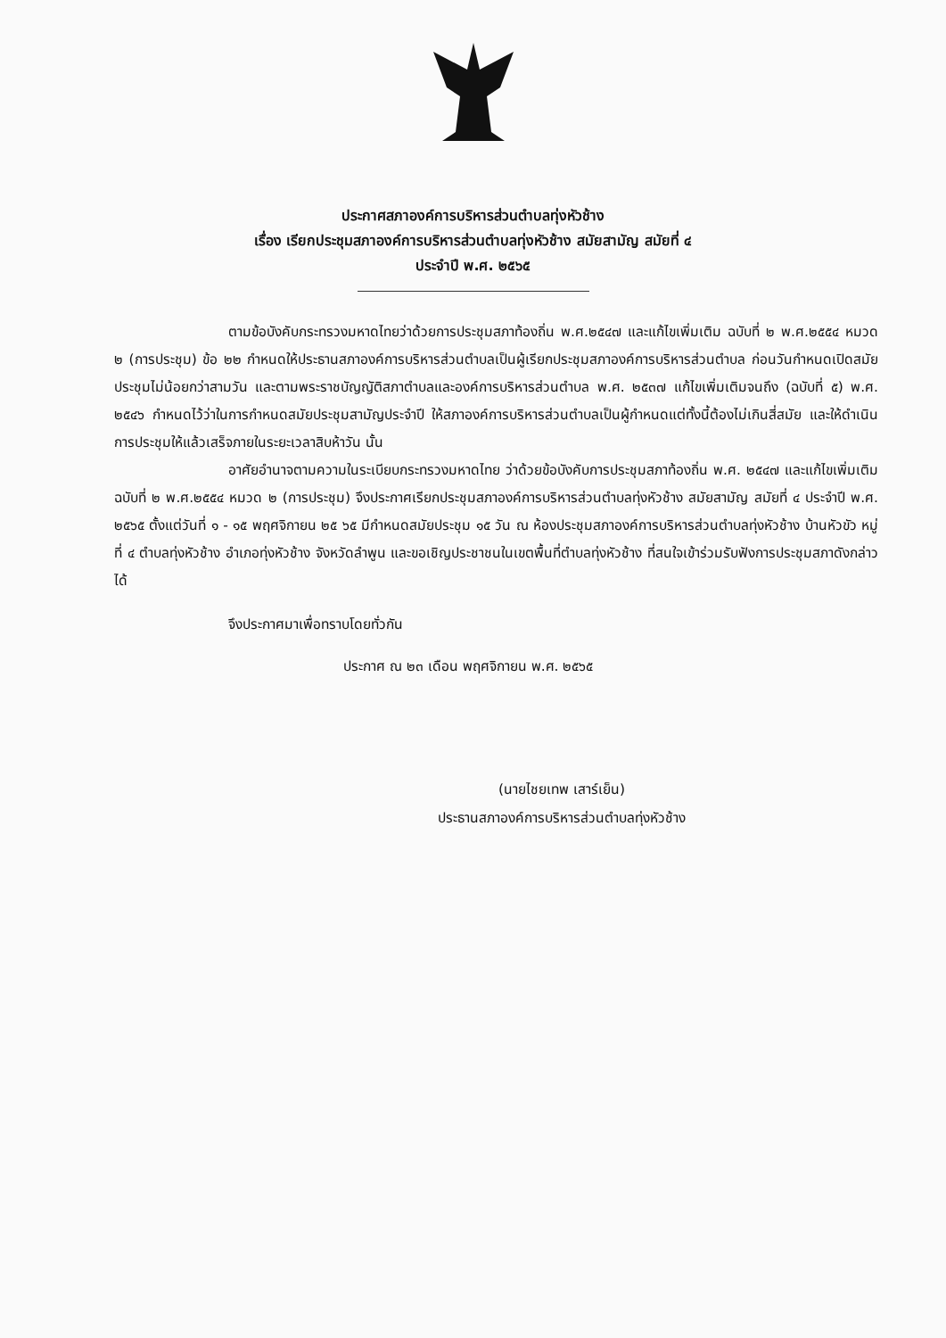ประกาศสภาองค์การบริหารส่วนตำบลทุ่งหัวช้าง
เรื่อง เรียกประชุมสภาองค์การบริหารส่วนตำบลทุ่งหัวช้าง สมัยสามัญ สมัยที่ ๔
ประจำปี พ.ศ. ๒๕๖๕
ตามข้อบังคับกระทรวงมหาดไทยว่าด้วยการประชุมสภาท้องถิ่น พ.ศ.๒๕๔๗ และแก้ไขเพิ่มเติม ฉบับที่ ๒ พ.ศ.๒๕๕๔ หมวด ๒ (การประชุม) ข้อ ๒๒ กำหนดให้ประธานสภาองค์การบริหารส่วนตำบลเป็นผู้เรียกประชุมสภาองค์การบริหารส่วนตำบล ก่อนวันกำหนดเปิดสมัยประชุมไม่น้อยกว่าสามวัน และตามพระราชบัญญัติสภาตำบลและองค์การบริหารส่วนตำบล พ.ศ. ๒๕๓๗ แก้ไขเพิ่มเติมจนถึง (ฉบับที่ ๕) พ.ศ. ๒๕๔๖ กำหนดไว้ว่าในการกำหนดสมัยประชุมสามัญประจำปี ให้สภาองค์การบริหารส่วนตำบลเป็นผู้กำหนดแต่ทั้งนี้ต้องไม่เกินสี่สมัย และให้ดำเนินการประชุมให้แล้วเสร็จภายในระยะเวลาสิบห้าวัน นั้น
อาศัยอำนาจตามความในระเบียบกระทรวงมหาดไทย ว่าด้วยข้อบังคับการประชุมสภาท้องถิ่น พ.ศ. ๒๕๔๗ และแก้ไขเพิ่มเติม ฉบับที่ ๒ พ.ศ.๒๕๕๔ หมวด ๒ (การประชุม) จึงประกาศเรียกประชุมสภาองค์การบริหารส่วนตำบลทุ่งหัวช้าง สมัยสามัญ สมัยที่ ๔ ประจำปี พ.ศ. ๒๕๖๕ ตั้งแต่วันที่ ๑ - ๑๕ พฤศจิกายน ๒๕ ๖๕ มีกำหนดสมัยประชุม ๑๕ วัน ณ ห้องประชุมสภาองค์การบริหารส่วนตำบลทุ่งหัวช้าง บ้านหัวขัว หมู่ที่ ๔ ตำบลทุ่งหัวช้าง อำเภอทุ่งหัวช้าง จังหวัดลำพูน และขอเชิญประชาชนในเขตพื้นที่ตำบลทุ่งหัวช้าง ที่สนใจเข้าร่วมรับฟังการประชุมสภาดังกล่าวได้
จึงประกาศมาเพื่อทราบโดยทั่วกัน
ประกาศ ณ ๒๓ เดือน พฤศจิกายน พ.ศ. ๒๕๖๕
(นายไชยเทพ เสาร์เย็น)
ประธานสภาองค์การบริหารส่วนตำบลทุ่งหัวช้าง